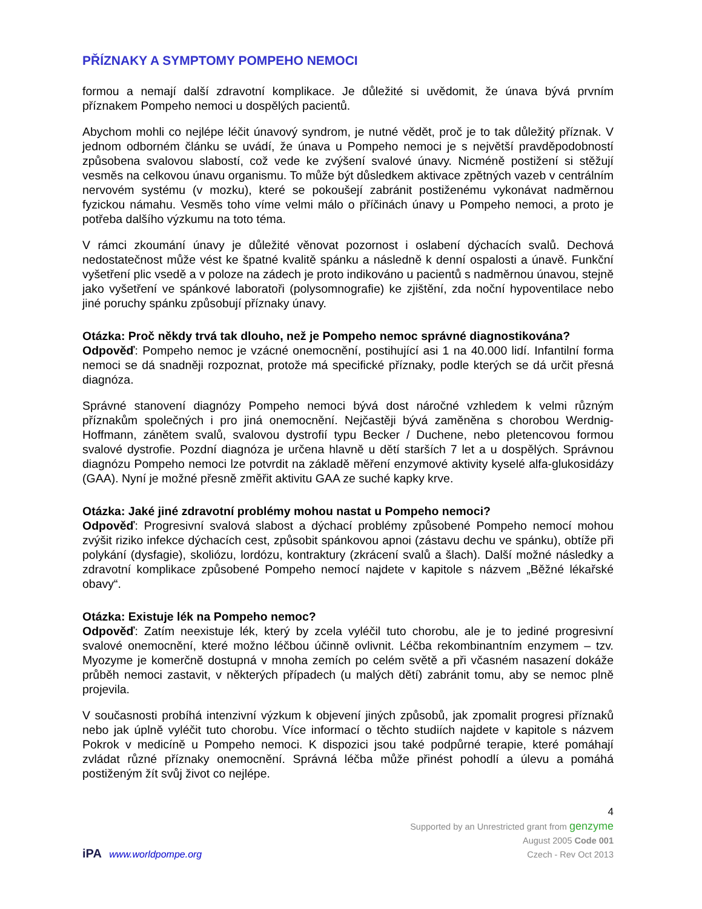PŘÍZNAKY A SYMPTOMY POMPEHO NEMOCI
formou a nemají další zdravotní komplikace. Je důležité si uvědomit, že únava bývá prvním příznakem Pompeho nemoci u dospělých pacientů.
Abychom mohli co nejlépe léčit únavový syndrom, je nutné vědět, proč je to tak důležitý příznak. V jednom odborném článku se uvádí, že únava u Pompeho nemoci je s největší pravděpodobností způsobena svalovou slabostí, což vede ke zvýšení svalové únavy. Nicméně postižení si stěžují vesměs na celkovou únavu organismu. To může být důsledkem aktivace zpětných vazeb v centrálním nervovém systému (v mozku), které se pokoušejí zabránit postiženému vykonávat nadměrnou fyzickou námahu. Vesměs toho víme velmi málo o příčinách únavy u Pompeho nemoci, a proto je potřeba dalšího výzkumu na toto téma.
V rámci zkoumání únavy je důležité věnovat pozornost i oslabení dýchacích svalů. Dechová nedostatečnost může vést ke špatné kvalitě spánku a následně k denní ospalosti a únavě. Funkční vyšetření plic vsedě a v poloze na zádech je proto indikováno u pacientů s nadměrnou únavou, stejně jako vyšetření ve spánkové laboratoři (polysomnografie) ke zjištění, zda noční hypoventilace nebo jiné poruchy spánku způsobují příznaky únavy.
Otázka: Proč někdy trvá tak dlouho, než je Pompeho nemoc správné diagnostikována?
Odpověď: Pompeho nemoc je vzácné onemocnění, postihující asi 1 na 40.000 lidí. Infantilní forma nemoci se dá snadněji rozpoznat, protože má specifické příznaky, podle kterých se dá určit přesná diagnóza.
Správné stanovení diagnózy Pompeho nemoci bývá dost náročné vzhledem k velmi různým příznakům společných i pro jiná onemocnění. Nejčastěji bývá zaměněna s chorobou Werdnig-Hoffmann, zánětem svalů, svalovou dystrofií typu Becker / Duchene, nebo pletencovou formou svalové dystrofie. Pozdní diagnóza je určena hlavně u dětí starších 7 let a u dospělých. Správnou diagnózu Pompeho nemoci lze potvrdit na základě měření enzymové aktivity kyselé alfa-glukosidázy (GAA). Nyní je možné přesně změřit aktivitu GAA ze suché kapky krve.
Otázka: Jaké jiné zdravotní problémy mohou nastat u Pompeho nemoci?
Odpověď: Progresivní svalová slabost a dýchací problémy způsobené Pompeho nemocí mohou zvýšit riziko infekce dýchacích cest, způsobit spánkovou apnoi (zástavu dechu ve spánku), obtíže při polykání (dysfagie), skoliózu, lordózu, kontraktury (zkrácení svalů a šlach). Další možné následky a zdravotní komplikace způsobené Pompeho nemocí najdete v kapitole s názvem „Běžné lékařské obavy“.
Otázka: Existuje lék na Pompeho nemoc?
Odpověď: Zatím neexistuje lék, který by zcela vyléčil tuto chorobu, ale je to jediné progresivní svalové onemocnění, které možno léčbou účinně ovlivnit. Léčba rekombinantním enzymem – tzv. Myozyme je komerčně dostupná v mnoha zemích po celém světě a při včasném nasazení dokáže průběh nemoci zastavit, v některých případech (u malých dětí) zabránit tomu, aby se nemoc plně projevila.
V současnosti probíhá intenzivní výzkum k objevení jiných způsobů, jak zpomalit progresi příznaků nebo jak úplně vyléčit tuto chorobu. Více informací o těchto studiích najdete v kapitole s názvem Pokrok v medicíně u Pompeho nemoci. K dispozici jsou také podpůrné terapie, které pomáhají zvládat různé příznaky onemocnění. Správná léčba může přinést pohodlí a úlevu a pomáhá postiženým žít svůj život co nejlépe.
iPA www.worldpompe.org
4
Supported by an Unrestricted grant from genzyme
August 2005 Code 001
Czech - Rev Oct 2013